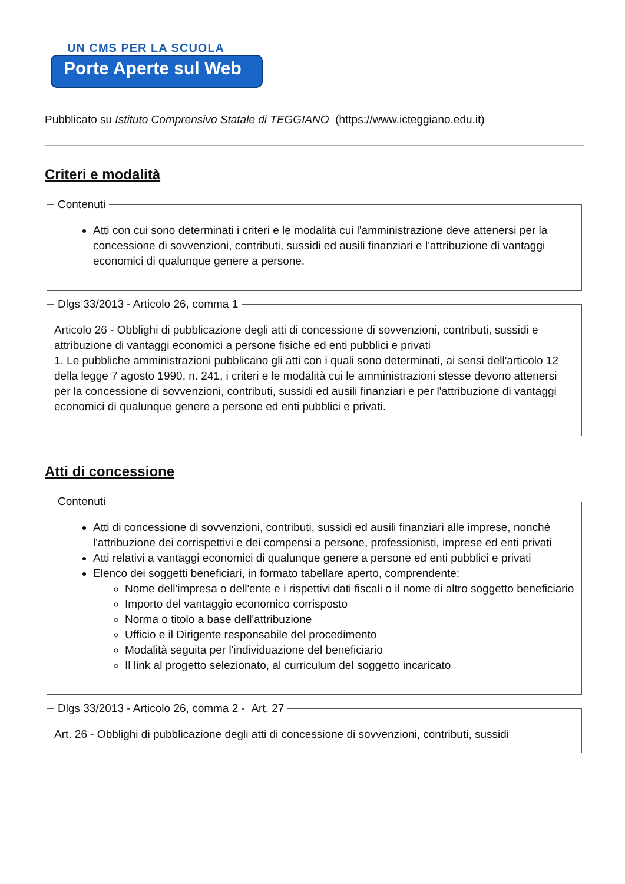UN CMS PER LA SCUOLA
Porte Aperte sul Web
Pubblicato su Istituto Comprensivo Statale di TEGGIANO (https://www.icteggiano.edu.it)
Criteri e modalità
Contenuti
Atti con cui sono determinati i criteri e le modalità cui l'amministrazione deve attenersi per la concessione di sovvenzioni, contributi, sussidi ed ausili finanziari e l'attribuzione di vantaggi economici di qualunque genere a persone.
Dlgs 33/2013 - Articolo 26, comma 1
Articolo 26 - Obblighi di pubblicazione degli atti di concessione di sovvenzioni, contributi, sussidi e attribuzione di vantaggi economici a persone fisiche ed enti pubblici e privati
1. Le pubbliche amministrazioni pubblicano gli atti con i quali sono determinati, ai sensi dell'articolo 12 della legge 7 agosto 1990, n. 241, i criteri e le modalità cui le amministrazioni stesse devono attenersi per la concessione di sovvenzioni, contributi, sussidi ed ausili finanziari e per l'attribuzione di vantaggi economici di qualunque genere a persone ed enti pubblici e privati.
Atti di concessione
Contenuti
Atti di concessione di sovvenzioni, contributi, sussidi ed ausili finanziari alle imprese, nonché l'attribuzione dei corrispettivi e dei compensi a persone, professionisti, imprese ed enti privati
Atti relativi a vantaggi economici di qualunque genere a persone ed enti pubblici e privati
Elenco dei soggetti beneficiari, in formato tabellare aperto, comprendente:
Nome dell'impresa o dell'ente e i rispettivi dati fiscali o il nome di altro soggetto beneficiario
Importo del vantaggio economico corrisposto
Norma o titolo a base dell'attribuzione
Ufficio e il Dirigente responsabile del procedimento
Modalità seguita per l'individuazione del beneficiario
Il link al progetto selezionato, al curriculum del soggetto incaricato
Dlgs 33/2013 - Articolo 26, comma 2 - Art. 27
Art. 26 - Obblighi di pubblicazione degli atti di concessione di sovvenzioni, contributi, sussidi